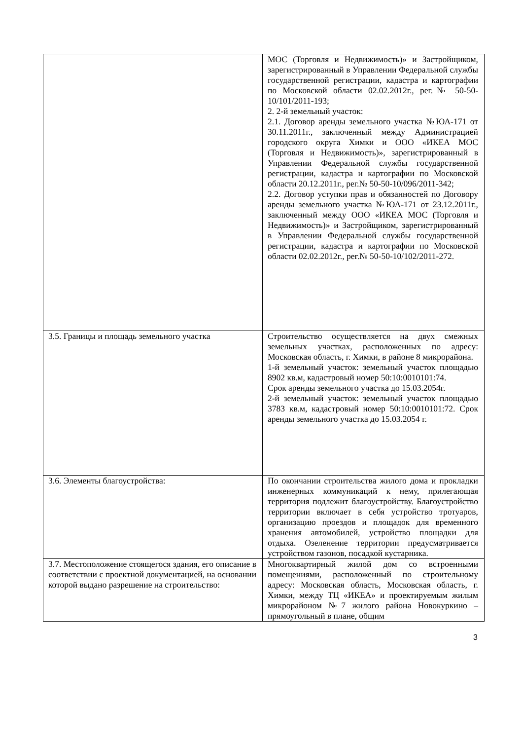| | МОС (Торговля и Недвижимость)» и Застройщиком, зарегистрированный в Управлении Федеральной службы государственной регистрации, кадастра и картографии по Московской области 02.02.2012г., рег.№ 50-50-10/101/2011-193; 2. 2-й земельный участок: 2.1. Договор аренды земельного участка №ЮА-171 от 30.11.2011г., заключенный между Администрацией городского округа Химки и ООО «ИКЕА МОС (Торговля и Недвижимость)», зарегистрированный в Управлении Федеральной службы государственной регистрации, кадастра и картографии по Московской области 20.12.2011г., рег.№ 50-50-10/096/2011-342; 2.2. Договор уступки прав и обязанностей по Договору аренды земельного участка №ЮА-171 от 23.12.2011г., заключенный между ООО «ИКЕА МОС (Торговля и Недвижимость)» и Застройщиком, зарегистрированный в Управлении Федеральной службы государственной регистрации, кадастра и картографии по Московской области 02.02.2012г., рег.№ 50-50-10/102/2011-272. |
| 3.5. Границы и площадь земельного участка | Строительство осуществляется на двух смежных земельных участках, расположенных по адресу: Московская область, г. Химки, в районе 8 микрорайона. 1-й земельный участок: земельный участок площадью 8902 кв.м, кадастровый номер 50:10:0010101:74. Срок аренды земельного участка до 15.03.2054г. 2-й земельный участок: земельный участок площадью 3783 кв.м, кадастровый номер 50:10:0010101:72. Срок аренды земельного участка до 15.03.2054 г. |
| 3.6. Элементы благоустройства: | По окончании строительства жилого дома и прокладки инженерных коммуникаций к нему, прилегающая территория подлежит благоустройству. Благоустройство территории включает в себя устройство тротуаров, организацию проездов и площадок для временного хранения автомобилей, устройство площадки для отдыха. Озеленение территории предусматривается устройством газонов, посадкой кустарника. |
| 3.7. Местоположение стоящегося здания, его описание в соответствии с проектной документацией, на основании которой выдано разрешение на строительство: | Многоквартирный жилой дом со встроенными помещениями, расположенный по строительному адресу: Московская область, Московская область, г. Химки, между ТЦ «ИКЕА» и проектируемым жилым микрорайоном №7 жилого района Новокуркино – прямоугольный в плане, общим |
3